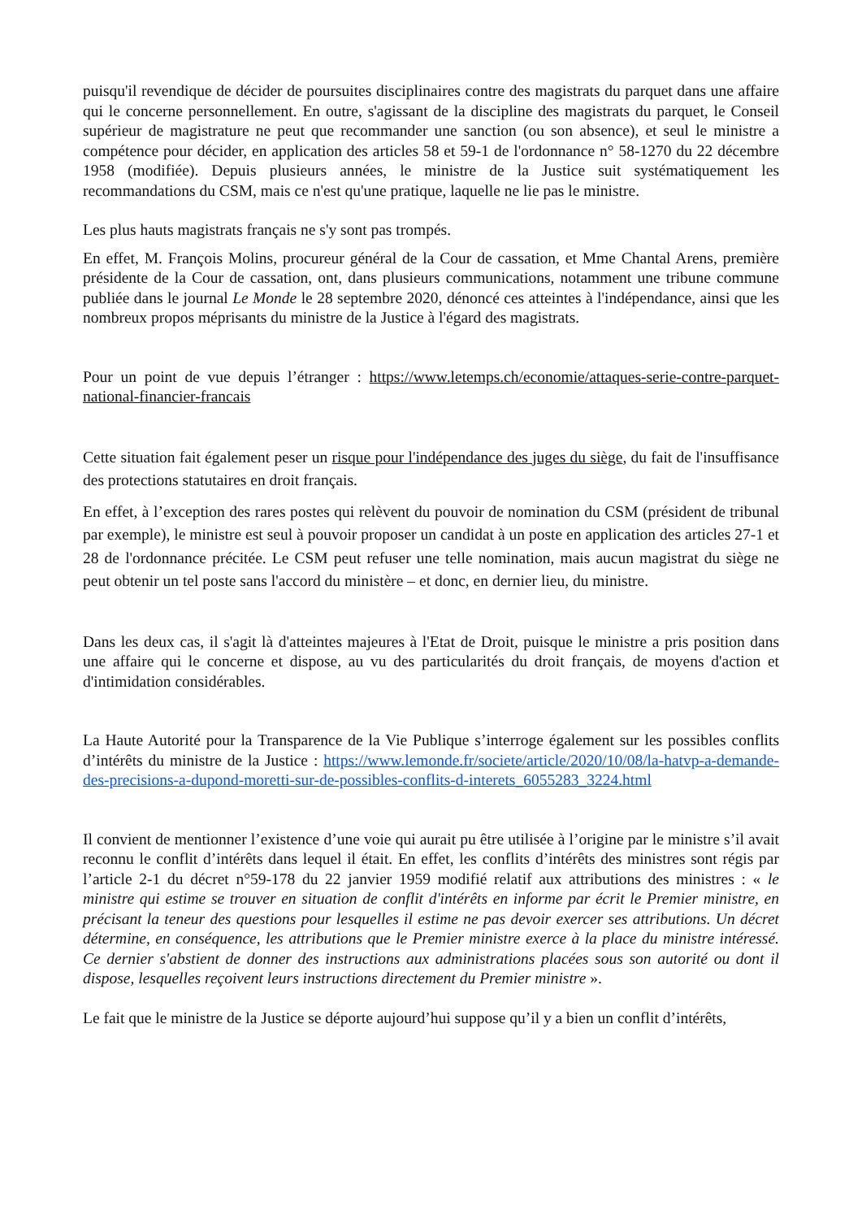puisqu'il revendique de décider de poursuites disciplinaires contre des magistrats du parquet dans une affaire qui le concerne personnellement. En outre, s'agissant de la discipline des magistrats du parquet, le Conseil supérieur de magistrature ne peut que recommander une sanction (ou son absence), et seul le ministre a compétence pour décider, en application des articles 58 et 59-1 de l'ordonnance n° 58-1270 du 22 décembre 1958 (modifiée). Depuis plusieurs années, le ministre de la Justice suit systématiquement les recommandations du CSM, mais ce n'est qu'une pratique, laquelle ne lie pas le ministre.
Les plus hauts magistrats français ne s'y sont pas trompés.
En effet, M. François Molins, procureur général de la Cour de cassation, et Mme Chantal Arens, première présidente de la Cour de cassation, ont, dans plusieurs communications, notamment une tribune commune publiée dans le journal Le Monde le 28 septembre 2020, dénoncé ces atteintes à l'indépendance, ainsi que les nombreux propos méprisants du ministre de la Justice à l'égard des magistrats.
Pour un point de vue depuis l’étranger : https://www.letemps.ch/economie/attaques-serie-contre-parquet-national-financier-francais
Cette situation fait également peser un risque pour l'indépendance des juges du siège, du fait de l'insuffisance des protections statutaires en droit français.
En effet, à l’exception des rares postes qui relèvent du pouvoir de nomination du CSM (président de tribunal par exemple), le ministre est seul à pouvoir proposer un candidat à un poste en application des articles 27-1 et 28 de l'ordonnance précitée. Le CSM peut refuser une telle nomination, mais aucun magistrat du siège ne peut obtenir un tel poste sans l'accord du ministère – et donc, en dernier lieu, du ministre.
Dans les deux cas, il s'agit là d'atteintes majeures à l'Etat de Droit, puisque le ministre a pris position dans une affaire qui le concerne et dispose, au vu des particularités du droit français, de moyens d'action et d'intimidation considérables.
La Haute Autorité pour la Transparence de la Vie Publique s’interroge également sur les possibles conflits d’intérêts du ministre de la Justice : https://www.lemonde.fr/societe/article/2020/10/08/la-hatvp-a-demande-des-precisions-a-dupond-moretti-sur-de-possibles-conflits-d-interets_6055283_3224.html
Il convient de mentionner l’existence d’une voie qui aurait pu être utilisée à l’origine par le ministre s’il avait reconnu le conflit d’intérêts dans lequel il était. En effet, les conflits d’intérêts des ministres sont régis par l’article 2-1 du décret n°59-178 du 22 janvier 1959 modifié relatif aux attributions des ministres : « le ministre qui estime se trouver en situation de conflit d'intérêts en informe par écrit le Premier ministre, en précisant la teneur des questions pour lesquelles il estime ne pas devoir exercer ses attributions. Un décret détermine, en conséquence, les attributions que le Premier ministre exerce à la place du ministre intéressé. Ce dernier s'abstient de donner des instructions aux administrations placées sous son autorité ou dont il dispose, lesquelles reçoivent leurs instructions directement du Premier ministre ».
Le fait que le ministre de la Justice se déporte aujourd’hui suppose qu’il y a bien un conflit d’intérêts,